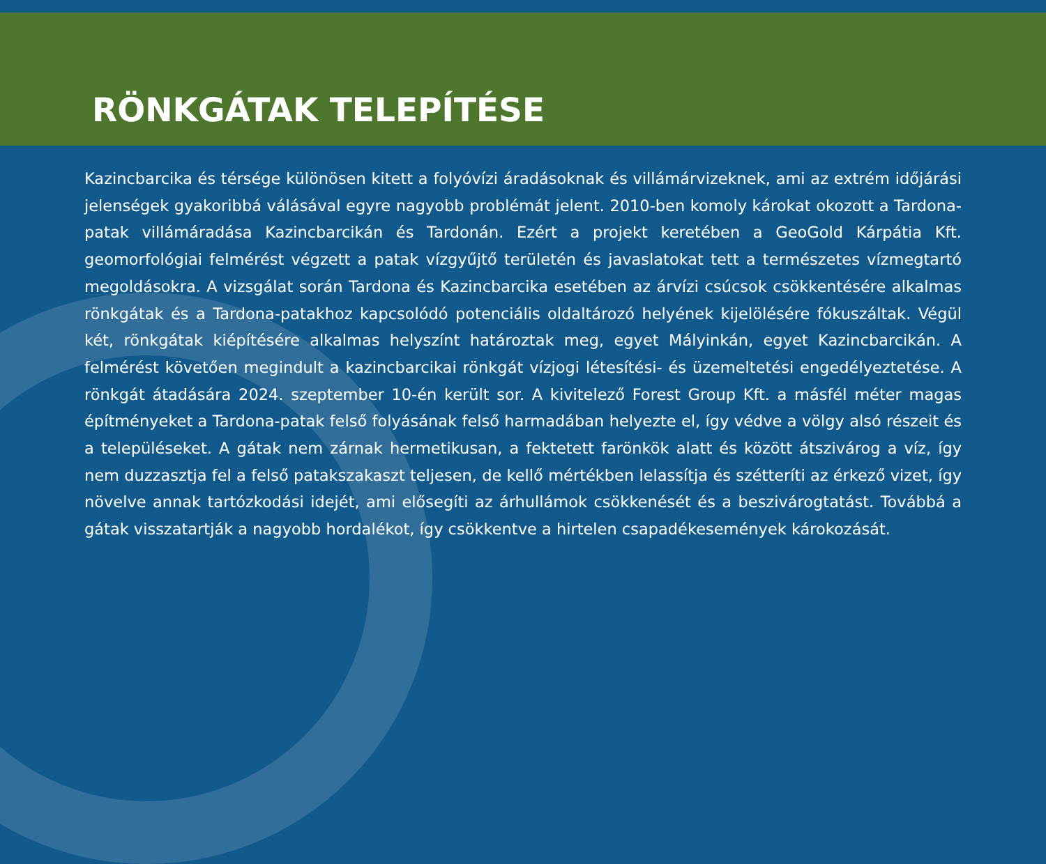RÖNKGÁTAK TELEPÍTÉSE
Kazincbarcika és térsége különösen kitett a folyóvízi áradásoknak és villámárvizeknek, ami az extrém időjárási jelenségek gyakoribbá válásával egyre nagyobb problémát jelent. 2010-ben komoly károkat okozott a Tardona-patak villámáradása Kazincbarcikán és Tardonán. Ezért a projekt keretében a GeoGold Kárpátia Kft. geomorfológiai felmérést végzett a patak vízgyűjtő területén és javaslatokat tett a természetes vízmegtartó megoldásokra. A vizsgálat során Tardona és Kazincbarcika esetében az árvízi csúcsok csökkentésére alkalmas rönkgátak és a Tardona-patakhoz kapcsolódó potenciális oldaltározó helyének kijelölésére fókuszáltak. Végül két, rönkgátak kiépítésére alkalmas helyszínt határoztak meg, egyet Mályinkán, egyet Kazincbarcikán. A felmérést követően megindult a kazincbarcikai rönkgát vízjogi létesítési- és üzemeltetési engedélyeztetése. A rönkgát átadására 2024. szeptember 10-én került sor. A kivitelező Forest Group Kft. a másfél méter magas építményeket a Tardona-patak felső folyásának felső harmadában helyezte el, így védve a völgy alsó részeit és a településeket. A gátak nem zárnak hermetikusan, a fektetett farönkök alatt és között átszivárog a víz, így nem duzzasztja fel a felső patakszakaszt teljesen, de kellő mértékben lelassítja és szétteríti az érkező vizet, így növelve annak tartózkodási idejét, ami elősegíti az árhullámok csökkenését és a beszivárogtatást. Továbbá a gátak visszatartják a nagyobb hordalékot, így csökkentve a hirtelen csapadékesemények károkozását.